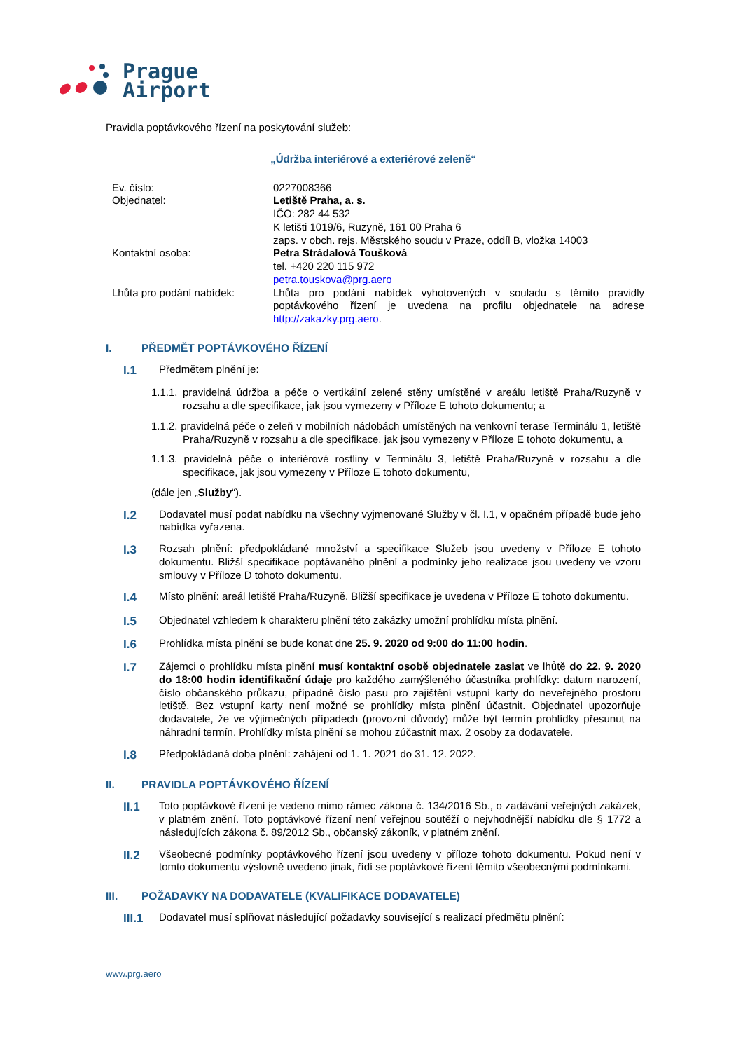Prague
Airport
Pravidla poptávkového řízení na poskytování služeb:
„Údržba interiérové a exteriérové zeleně“
| Ev. číslo: | 0227008366 |
| Objednatel: | Letiště Praha, a. s. IČO: 282 44 532 K letišti 1019/6, Ruzyně, 161 00 Praha 6 zaps. v obch. rejs. Městského soudu v Praze, oddíl B, vložka 14003 |
| Kontaktní osoba: | Petra Strádalová Toušková tel. +420 220 115 972 petra.touskova@prg.aero |
| Lhůta pro podání nabídek: | Lhůta pro podání nabídek vyhotovených v souladu s těmito pravidly poptávkového řízení je uvedena na profilu objednatele na adrese http://zakazky.prg.aero . |
I. PŘEDMĚT POPTÁVKOVÉHO ŘÍZENÍ
I.1 Předmětem plnění je:
1.1.1. pravidelná údržba a péče o vertikální zelené stěny umístěné v areálu letiště Praha/Ruzyně v rozsahu a dle specifikace, jak jsou vymezeny v Příloze E tohoto dokumentu; a
1.1.2. pravidelná péče o zeleň v mobilních nádobách umístěných na venkovní terase Terminálu 1, letiště Praha/Ruzyně v rozsahu a dle specifikace, jak jsou vymezeny v Příloze E tohoto dokumentu, a
1.1.3. pravidelná péče o interiérové rostliny v Terminálu 3, letiště Praha/Ruzyně v rozsahu a dle specifikace, jak jsou vymezeny v Příloze E tohoto dokumentu,
(dále jen „Služby“).
I.2 Dodavatel musí podat nabídku na všechny vyjmenované Služby v čl. I.1, v opačném případě bude jeho nabídka vyřazena.
I.3 Rozsah plnění: předpokládané množství a specifikace Služeb jsou uvedeny v Příloze E tohoto dokumentu. Bližší specifikace poptávaného plnění a podmínky jeho realizace jsou uvedeny ve vzoru smlouvy v Příloze D tohoto dokumentu.
I.4 Místo plnění: areál letiště Praha/Ruzyně. Bližší specifikace je uvedena v Příloze E tohoto dokumentu.
I.5 Objednatel vzhledem k charakteru plnění této zakázky umožní prohlídku místa plnění.
I.6 Prohlídka místa plnění se bude konat dne 25. 9. 2020 od 9:00 do 11:00 hodin.
I.7 Zájemci o prohlídku místa plnění musí kontaktní osobě objednatele zaslat ve lhůtě do 22. 9. 2020 do 18:00 hodin identifikační údaje pro každého zamýšleného účastníka prohlídky: datum narození, číslo občanského průkazu, případně číslo pasu pro zajištění vstupní karty do neveřejného prostoru letiště. Bez vstupní karty není možné se prohlídky místa plnění účastnit. Objednatel upozorňuje dodavatele, že ve výjimečných případech (provozní důvody) může být termín prohlídky přesunut na náhradní termín. Prohlídky místa plnění se mohou zúčastnit max. 2 osoby za dodavatele.
I.8 Předpokládaná doba plnění: zahájení od 1. 1. 2021 do 31. 12. 2022.
II. PRAVIDLA POPTÁVKOVÉHO ŘÍZENÍ
II.1 Toto poptávkové řízení je vedeno mimo rámec zákona č. 134/2016 Sb., o zadávání veřejných zakázek, v platném znění. Toto poptávkové řízení není veřejnou soutěží o nejvhodnější nabídku dle § 1772 a následujících zákona č. 89/2012 Sb., občanský zákoník, v platném znění.
II.2 Všeobecné podmínky poptávkového řízení jsou uvedeny v příloze tohoto dokumentu. Pokud není v tomto dokumentu výslovně uvedeno jinak, řídí se poptávkové řízení těmito všeobecnými podmínkami.
III. POŽADAVKY NA DODAVATELE (KVALIFIKACE DODAVATELE)
III.1 Dodavatel musí splňovat následující požadavky související s realizací předmětu plnění:
www.prg.aero